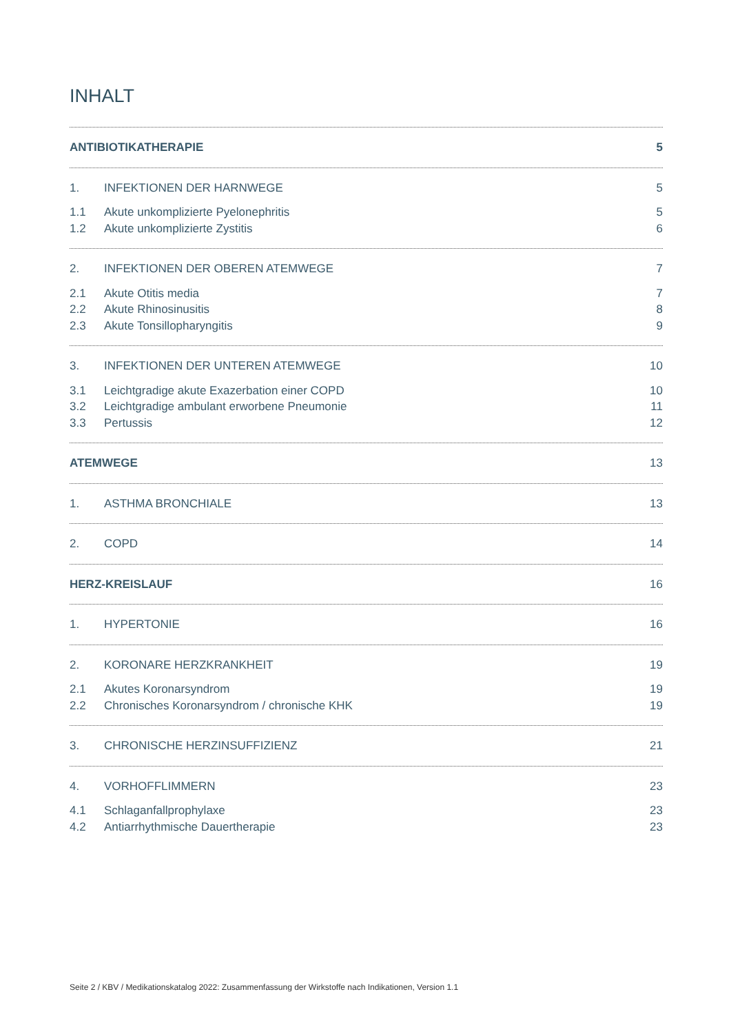INHALT
ANTIBIOTIKATHERAPIE 5
1. INFEKTIONEN DER HARNWEGE 5
1.1 Akute unkomplizierte Pyelonephritis 5
1.2 Akute unkomplizierte Zystitis 6
2. INFEKTIONEN DER OBEREN ATEMWEGE 7
2.1 Akute Otitis media 7
2.2 Akute Rhinosinusitis 8
2.3 Akute Tonsillopharyngitis 9
3. INFEKTIONEN DER UNTEREN ATEMWEGE 10
3.1 Leichtgradige akute Exazerbation einer COPD 10
3.2 Leichtgradige ambulant erworbene Pneumonie 11
3.3 Pertussis 12
ATEMWEGE 13
1. ASTHMA BRONCHIALE 13
2. COPD 14
HERZ-KREISLAUF 16
1. HYPERTONIE 16
2. KORONARE HERZKRANKHEIT 19
2.1 Akutes Koronarsyndrom 19
2.2 Chronisches Koronarsyndrom / chronische KHK 19
3. CHRONISCHE HERZINSUFFIZIENZ 21
4. VORHOFFLIMMERN 23
4.1 Schlaganfallprophylaxe 23
4.2 Antiarrhythmische Dauertherapie 23
Seite 2 / KBV / Medikationskatalog 2022: Zusammenfassung der Wirkstoffe nach Indikationen, Version 1.1